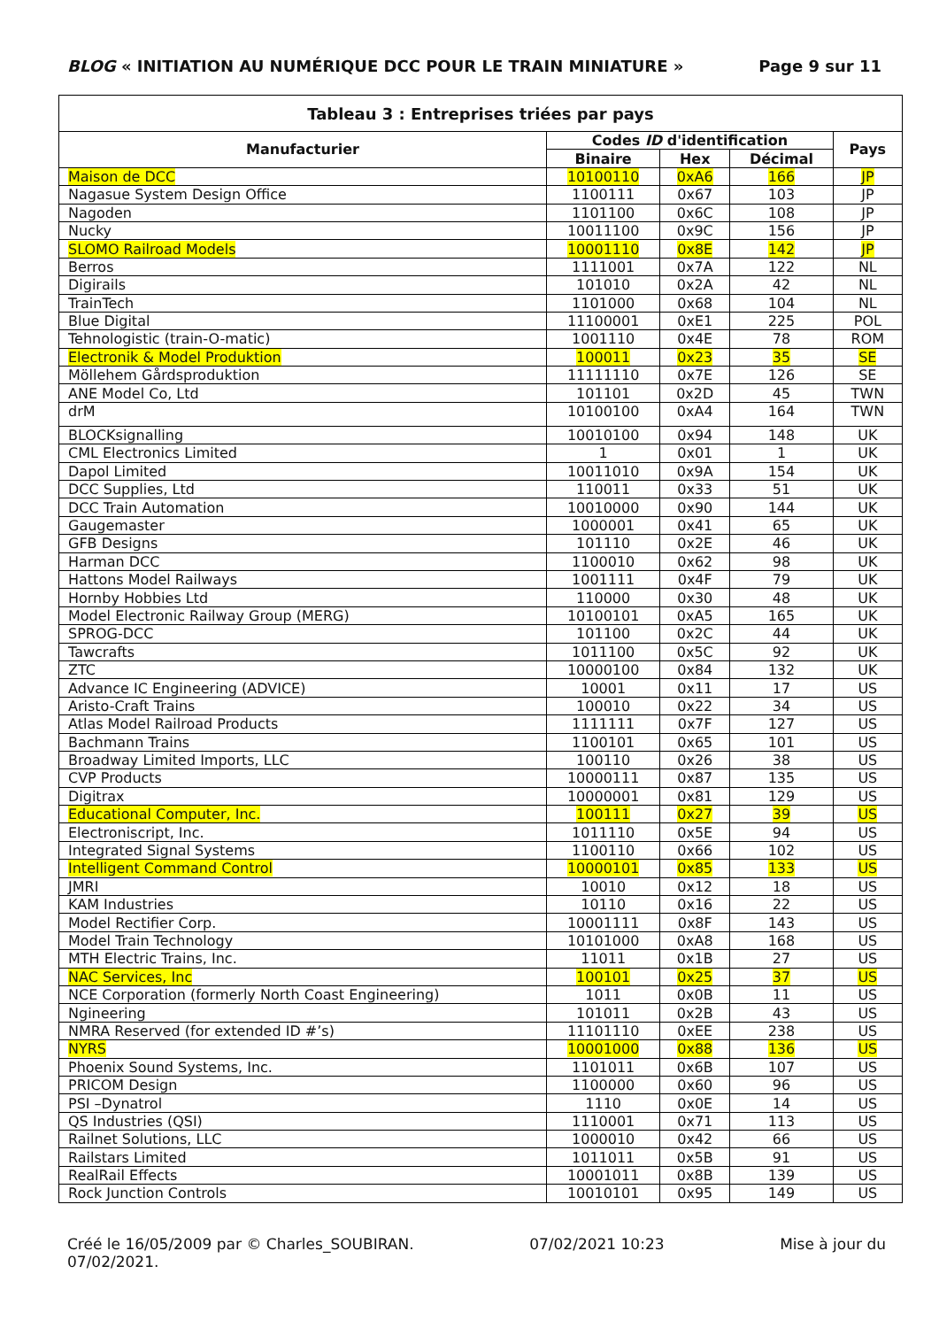BLOG « INITIATION AU NUMÉRIQUE DCC POUR LE TRAIN MINIATURE » Page 9 sur 11
| Tableau 3 : Entreprises triées par pays | | | | |
| --- | --- | --- | --- | --- |
| Manufacturier | Codes ID d'identification | | | Pays |
| | Binaire | Hex | Décimal | |
| Maison de DCC | 10100110 | 0xA6 | 166 | JP |
| Nagasue System Design Office | 1100111 | 0x67 | 103 | JP |
| Nagoden | 1101100 | 0x6C | 108 | JP |
| Nucky | 10011100 | 0x9C | 156 | JP |
| SLOMO Railroad Models | 10001110 | 0x8E | 142 | JP |
| Berros | 1111001 | 0x7A | 122 | NL |
| Digirails | 101010 | 0x2A | 42 | NL |
| TrainTech | 1101000 | 0x68 | 104 | NL |
| Blue Digital | 11100001 | 0xE1 | 225 | POL |
| Tehnologistic (train-O-matic) | 1001110 | 0x4E | 78 | ROM |
| Electronik & Model Produktion | 100011 | 0x23 | 35 | SE |
| Möllehem Gårdsproduktion | 11111110 | 0x7E | 126 | SE |
| ANE Model Co, Ltd | 101101 | 0x2D | 45 | TWN |
| drM | 10100100 | 0xA4 | 164 | TWN |
| BLOCKsignalling | 10010100 | 0x94 | 148 | UK |
| CML Electronics Limited | 1 | 0x01 | 1 | UK |
| Dapol Limited | 10011010 | 0x9A | 154 | UK |
| DCC Supplies, Ltd | 110011 | 0x33 | 51 | UK |
| DCC Train Automation | 10010000 | 0x90 | 144 | UK |
| Gaugemaster | 1000001 | 0x41 | 65 | UK |
| GFB Designs | 101110 | 0x2E | 46 | UK |
| Harman DCC | 1100010 | 0x62 | 98 | UK |
| Hattons Model Railways | 1001111 | 0x4F | 79 | UK |
| Hornby Hobbies Ltd | 110000 | 0x30 | 48 | UK |
| Model Electronic Railway Group (MERG) | 10100101 | 0xA5 | 165 | UK |
| SPROG-DCC | 101100 | 0x2C | 44 | UK |
| Tawcrafts | 1011100 | 0x5C | 92 | UK |
| ZTC | 10000100 | 0x84 | 132 | UK |
| Advance IC Engineering (ADVICE) | 10001 | 0x11 | 17 | US |
| Aristo-Craft Trains | 100010 | 0x22 | 34 | US |
| Atlas Model Railroad Products | 1111111 | 0x7F | 127 | US |
| Bachmann Trains | 1100101 | 0x65 | 101 | US |
| Broadway Limited Imports, LLC | 100110 | 0x26 | 38 | US |
| CVP Products | 10000111 | 0x87 | 135 | US |
| Digitrax | 10000001 | 0x81 | 129 | US |
| Educational Computer, Inc. | 100111 | 0x27 | 39 | US |
| Electroniscript, Inc. | 1011110 | 0x5E | 94 | US |
| Integrated Signal Systems | 1100110 | 0x66 | 102 | US |
| Intelligent Command Control | 10000101 | 0x85 | 133 | US |
| JMRI | 10010 | 0x12 | 18 | US |
| KAM Industries | 10110 | 0x16 | 22 | US |
| Model Rectifier Corp. | 10001111 | 0x8F | 143 | US |
| Model Train Technology | 10101000 | 0xA8 | 168 | US |
| MTH Electric Trains, Inc. | 11011 | 0x1B | 27 | US |
| NAC Services, Inc | 100101 | 0x25 | 37 | US |
| NCE Corporation (formerly North Coast Engineering) | 1011 | 0x0B | 11 | US |
| Ngineering | 101011 | 0x2B | 43 | US |
| NMRA Reserved (for extended ID #’s) | 11101110 | 0xEE | 238 | US |
| NYRS | 10001000 | 0x88 | 136 | US |
| Phoenix Sound Systems, Inc. | 1101011 | 0x6B | 107 | US |
| PRICOM Design | 1100000 | 0x60 | 96 | US |
| PSI –Dynatrol | 1110 | 0x0E | 14 | US |
| QS Industries (QSI) | 1110001 | 0x71 | 113 | US |
| Railnet Solutions, LLC | 1000010 | 0x42 | 66 | US |
| Railstars Limited | 1011011 | 0x5B | 91 | US |
| RealRail Effects | 10001011 | 0x8B | 139 | US |
| Rock Junction Controls | 10010101 | 0x95 | 149 | US |
Créé le 16/05/2009 par © Charles_SOUBIRAN. 07/02/2021 10:23 Mise à jour du
07/02/2021.